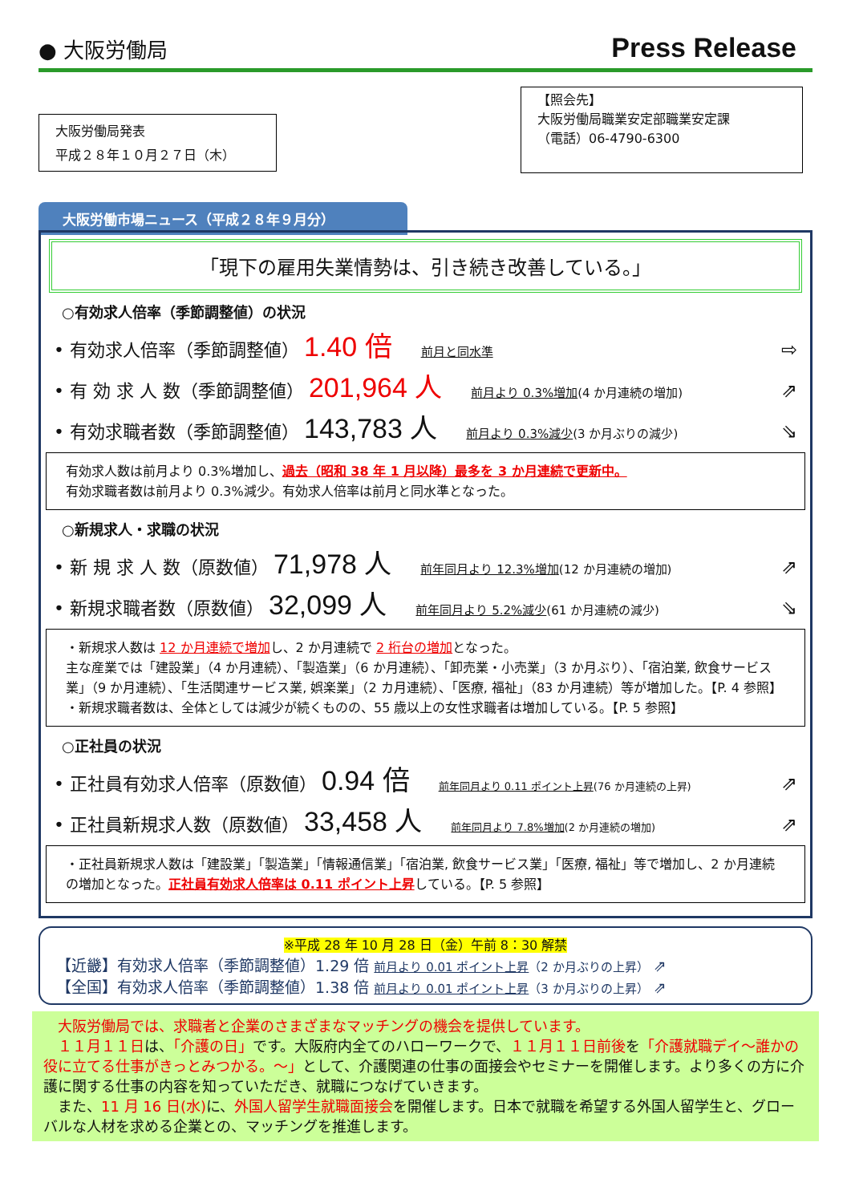● 大阪労働局
Press Release
大阪労働局発表
平成２８年１０月２７日（木）
【照会先】
大阪労働局職業安定部職業安定課
（電話）06-4790-6300
大阪労働市場ニュース（平成２８年９月分）
「現下の雇用失業情勢は、引き続き改善している。」
○有効求人倍率（季節調整値）の状況
• 有効求人倍率（季節調整値） 1.40 倍 前月と同水準 ⇨
• 有 効 求 人 数（季節調整値） 201,964 人 前月より 0.3%増加(4 か月連続の増加) ⇗
• 有効求職者数（季節調整値） 143,783 人 前月より 0.3%減少(3 か月ぶりの減少) ⇘
有効求人数は前月より 0.3%増加し、過去（昭和 38 年 1 月以降）最多を 3 か月連続で更新中。
有効求職者数は前月より 0.3%減少。有効求人倍率は前月と同水準となった。
○新規求人・求職の状況
• 新 規 求 人 数（原数値） 71,978 人 前年同月より 12.3%増加(12 か月連続の増加) ⇗
• 新規求職者数（原数値） 32,099 人 前年同月より 5.2%減少(61 か月連続の減少) ⇘
・新規求人数は 12 か月連続で増加し、2 か月連続で 2 桁台の増加となった。
主な産業では「建設業」（4 か月連続）、「製造業」（6 か月連続）、「卸売業・小売業」（3 か月ぶり）、「宿泊業, 飲食サービス業」（9 か月連続）、「生活関連サービス業, 娯楽業」（2 カ月連続）、「医療, 福祉」（83 か月連続）等が増加した。【P. 4 参照】
・新規求職者数は、全体としては減少が続くものの、55 歳以上の女性求職者は増加している。【P. 5 参照】
○正社員の状況
• 正社員有効求人倍率（原数値） 0.94 倍 前年同月より 0.11 ポイント上昇(76 か月連続の上昇) ⇗
• 正社員新規求人数（原数値） 33,458 人 前年同月より 7.8%増加(2 か月連続の増加) ⇗
・正社員新規求人数は「建設業」「製造業」「情報通信業」「宿泊業, 飲食サービス業」「医療, 福祉」等で増加し、2 か月連続の増加となった。正社員有効求人倍率は 0.11 ポイント上昇している。【P. 5 参照】
※平成 28 年 10 月 28 日（金）午前 8：30 解禁
【近畿】有効求人倍率（季節調整値）1.29 倍 前月より 0.01 ポイント上昇（2 か月ぶりの上昇） ⇗
【全国】有効求人倍率（季節調整値）1.38 倍 前月より 0.01 ポイント上昇（3 か月ぶりの上昇） ⇗
　大阪労働局では、求職者と企業のさまざまなマッチングの機会を提供しています。
　１１月１１日は、「介護の日」です。大阪府内全てのハローワークで、１１月１１日前後を「介護就職デイ～誰かの役に立てる仕事がきっとみつかる。～」として、介護関連の仕事の面接会やセミナーを開催します。より多くの方に介護に関する仕事の内容を知っていただき、就職につなげていきます。
　また、11 月 16 日(水) に、外国人留学生就職面接会を開催します。日本で就職を希望する外国人留学生と、グローバルな人材を求める企業との、マッチングを推進します。